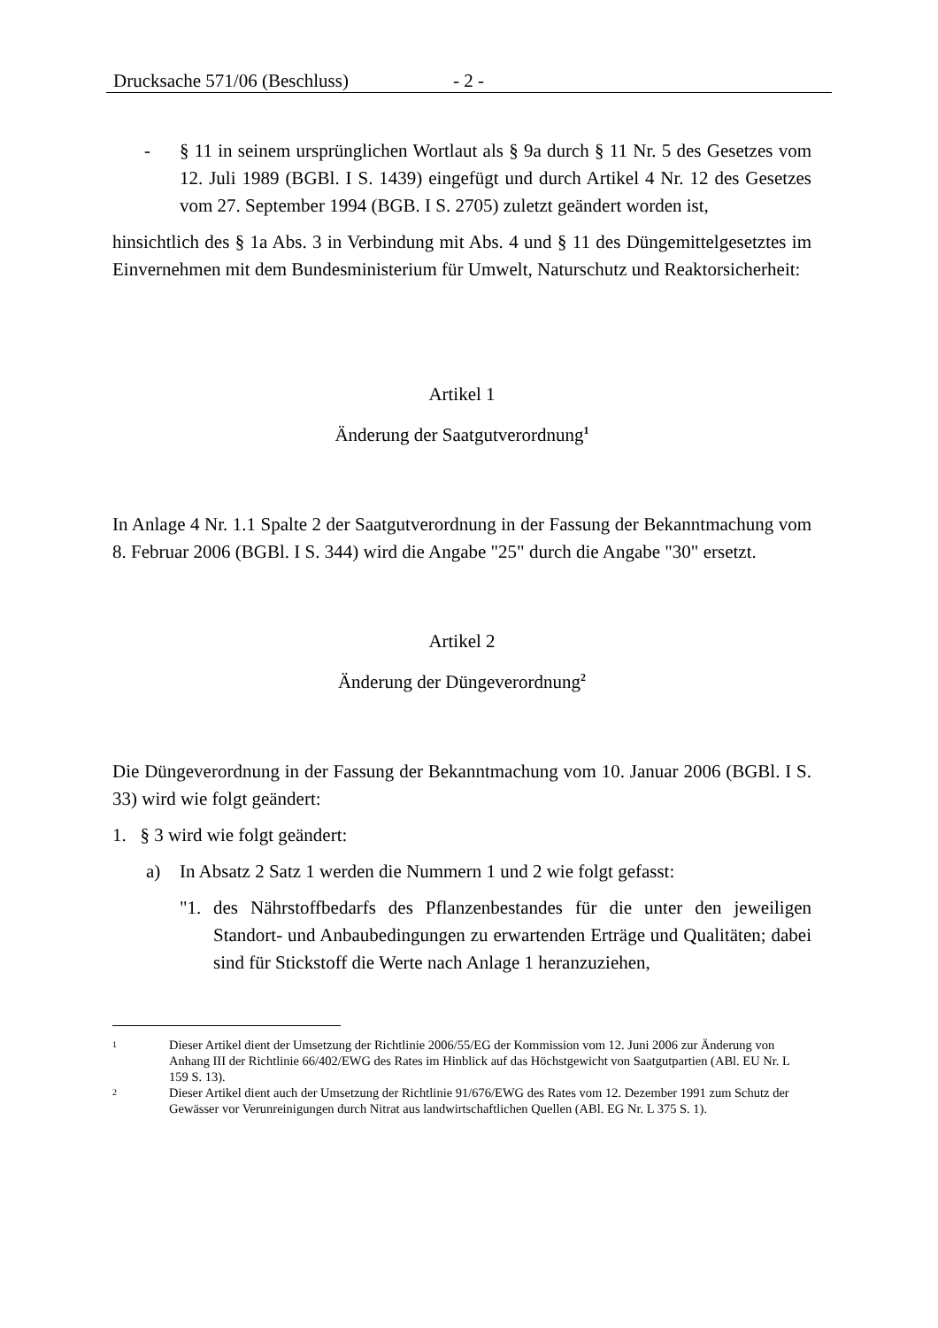Drucksache 571/06 (Beschluss) - 2 -
- § 11 in seinem ursprünglichen Wortlaut als § 9a durch § 11 Nr. 5 des Gesetzes vom 12. Juli 1989 (BGBl. I S. 1439) eingefügt und durch Artikel 4 Nr. 12 des Gesetzes vom 27. September 1994 (BGB. I S. 2705) zuletzt geändert worden ist,
hinsichtlich des § 1a Abs. 3 in Verbindung mit Abs. 4 und § 11 des Düngemittelgesetztes im Einvernehmen mit dem Bundesministerium für Umwelt, Naturschutz und Reaktorsicherheit:
Artikel 1
Änderung der Saatgutverordnung<sup>1</sup>
In Anlage 4 Nr. 1.1 Spalte 2 der Saatgutverordnung in der Fassung der Bekanntmachung vom 8. Februar 2006 (BGBl. I S. 344) wird die Angabe "25" durch die Angabe "30" ersetzt.
Artikel 2
Änderung der Düngeverordnung<sup>2</sup>
Die Düngeverordnung in der Fassung der Bekanntmachung vom 10. Januar 2006 (BGBl. I S. 33) wird wie folgt geändert:
1. § 3 wird wie folgt geändert:
a) In Absatz 2 Satz 1 werden die Nummern 1 und 2 wie folgt gefasst:
"1. des Nährstoffbedarfs des Pflanzenbestandes für die unter den jeweiligen Standort- und Anbaubedingungen zu erwartenden Erträge und Qualitäten; dabei sind für Stickstoff die Werte nach Anlage 1 heranzuziehen,
1
Dieser Artikel dient der Umsetzung der Richtlinie 2006/55/EG der Kommission vom 12. Juni 2006 zur Änderung von Anhang III der Richtlinie 66/402/EWG des Rates im Hinblick auf das Höchstgewicht von Saatgutpartien (ABl. EU Nr. L 159 S. 13).
2
Dieser Artikel dient auch der Umsetzung der Richtlinie 91/676/EWG des Rates vom 12. Dezember 1991 zum Schutz der Gewässer vor Verunreinigungen durch Nitrat aus landwirtschaftlichen Quellen (ABl. EG Nr. L 375 S. 1).